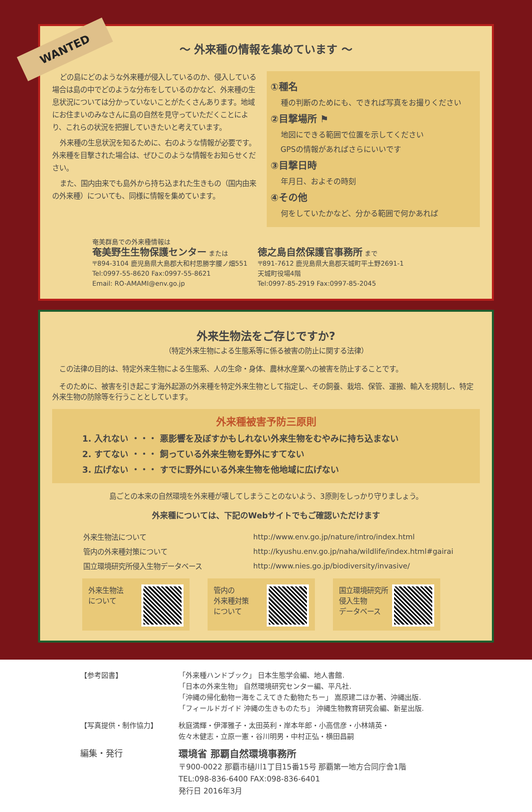WANTED
～ 外来種の情報を集めています ～
どの島にどのような外来種が侵入しているのか、侵入している場合は島の中でどのような分布をしているのかなど、外来種の生息状況については分かっていないことがたくさんあります。地域にお住まいのみなさんに島の自然を見守っていただくことにより、これらの状況を把握していきたいと考えています。
外来種の生息状況を知るために、右のような情報が必要です。外来種を目撃された場合は、ぜひこのような情報をお知らせください。
また、国内由来でも島外から持ち込まれた生きもの（国内由来の外来種）についても、同様に情報を集めています。
①種名
種の判断のためにも、できれば写真をお撮りください
②目撃場所 ⚑
地図にできる範囲で位置を示してください
GPSの情報があればさらにいいです
③目撃日時
年月日、およその時刻
④その他
何をしていたかなど、分かる範囲で何かあれば
奄美群島での外来種情報は
奄美野生生物保護センター または
〒894-3104 鹿児島県大島郡大和村思勝字腰ノ畑551
Tel:0997-55-8620 Fax:0997-55-8621
Email: RO-AMAMI@env.go.jp
徳之島自然保護官事務所 まで
〒891-7612 鹿児島県大島郡天城町平土野2691-1
天城町役場4階
Tel:0997-85-2919 Fax:0997-85-2045
外来生物法をご存じですか?
（特定外来生物による生態系等に係る被害の防止に関する法律）
　この法律の目的は、特定外来生物による生態系、人の生命・身体、農林水産業への被害を防止することです。
　そのために、被害を引き起こす海外起源の外来種を特定外来生物として指定し、その飼養、栽培、保管、運搬、輸入を規制し、特定外来生物の防除等を行うこととしています。
外来種被害予防三原則
1. 入れない ・・・ 悪影響を及ぼすかもしれない外来生物をむやみに持ち込まない
2. すてない ・・・ 飼っている外来生物を野外にすてない
3. 広げない ・・・ すでに野外にいる外来生物を他地域に広げない
島ごとの本来の自然環境を外来種が壊してしまうことのないよう、3原則をしっかり守りましょう。
外来種については、下記のWebサイトでもご確認いただけます
| 外来生物法について | http://www.env.go.jp/nature/intro/index.html |
| 管内の外来種対策について | http://kyushu.env.go.jp/naha/wildlife/index.html#gairai |
| 国立環境研究所侵入生物データベース | http://www.nies.go.jp/biodiversity/invasive/ |
外来生物法
について
管内の
外来種対策
について
国立環境研究所
侵入生物
データベース
| 【参考図書】 | 「外来種ハンドブック」 日本生態学会編、地人書館. 「日本の外来生物」 自然環境研究センター編、平凡社. 「沖縄の帰化動物ー海をこえてきた動物たちー」 嵩原建二ほか著、沖縄出版. 「フィールドガイド 沖縄の生きものたち」 沖縄生物教育研究会編、新星出版. |
| 【写真提供・制作協力】 | 秋庭満輝・伊澤雅子・太田英利・岸本年郎・小高信彦・小林靖英・ 佐々木健志・立原一憲・谷川明男・中村正弘・横田昌嗣 |
| 編集・発行 | 環境省 那覇自然環境事務所 〒900-0022 那覇市樋川1丁目15番15号 那覇第一地方合同庁舎1階 TEL:098-836-6400 FAX:098-836-6401 発行日 2016年3月 |